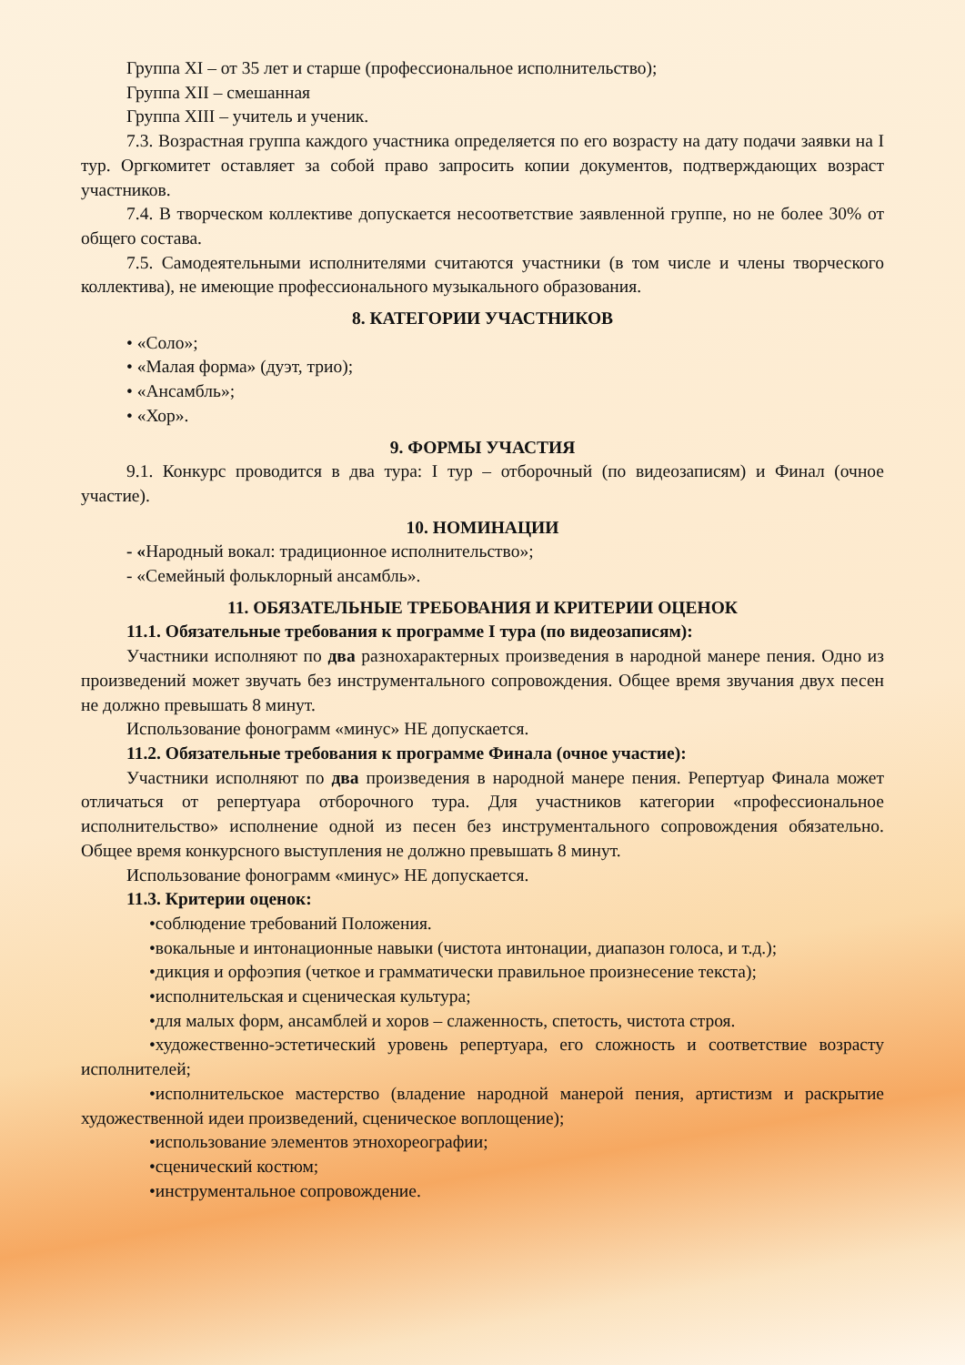Группа XI – от 35 лет и старше (профессиональное исполнительство);
Группа XII – смешанная
Группа XIII – учитель и ученик.
7.3. Возрастная группа каждого участника определяется по его возрасту на дату подачи заявки на I тур. Оргкомитет оставляет за собой право запросить копии документов, подтверждающих возраст участников.
7.4. В творческом коллективе допускается несоответствие заявленной группе, но не более 30% от общего состава.
7.5. Самодеятельными исполнителями считаются участники (в том числе и члены творческого коллектива), не имеющие профессионального музыкального образования.
8. КАТЕГОРИИ УЧАСТНИКОВ
• «Соло»;
• «Малая форма» (дуэт, трио);
• «Ансамбль»;
• «Хор».
9. ФОРМЫ УЧАСТИЯ
9.1. Конкурс проводится в два тура: I тур – отборочный (по видеозаписям) и Финал (очное участие).
10. НОМИНАЦИИ
- «Народный вокал: традиционное исполнительство»;
- «Семейный фольклорный ансамбль».
11. ОБЯЗАТЕЛЬНЫЕ ТРЕБОВАНИЯ И КРИТЕРИИ ОЦЕНОК
11.1. Обязательные требования к программе I тура (по видеозаписям):
Участники исполняют по два разнохарактерных произведения в народной манере пения. Одно из произведений может звучать без инструментального сопровождения. Общее время звучания двух песен не должно превышать 8 минут.
Использование фонограмм «минус» НЕ допускается.
11.2. Обязательные требования к программе Финала (очное участие):
Участники исполняют по два произведения в народной манере пения. Репертуар Финала может отличаться от репертуара отборочного тура. Для участников категории «профессиональное исполнительство» исполнение одной из песен без инструментального сопровождения обязательно. Общее время конкурсного выступления не должно превышать 8 минут.
Использование фонограмм «минус» НЕ допускается.
11.3. Критерии оценок:
•соблюдение требований Положения.
•вокальные и интонационные навыки (чистота интонации, диапазон голоса, и т.д.);
•дикция и орфоэпия (четкое и грамматически правильное произнесение текста);
•исполнительская и сценическая культура;
•для малых форм, ансамблей и хоров – слаженность, спетость, чистота строя.
•художественно-эстетический уровень репертуара, его сложность и соответствие возрасту исполнителей;
•исполнительское мастерство (владение народной манерой пения, артистизм и раскрытие художественной идеи произведений, сценическое воплощение);
•использование элементов этнохореографии;
•сценический костюм;
•инструментальное сопровождение.